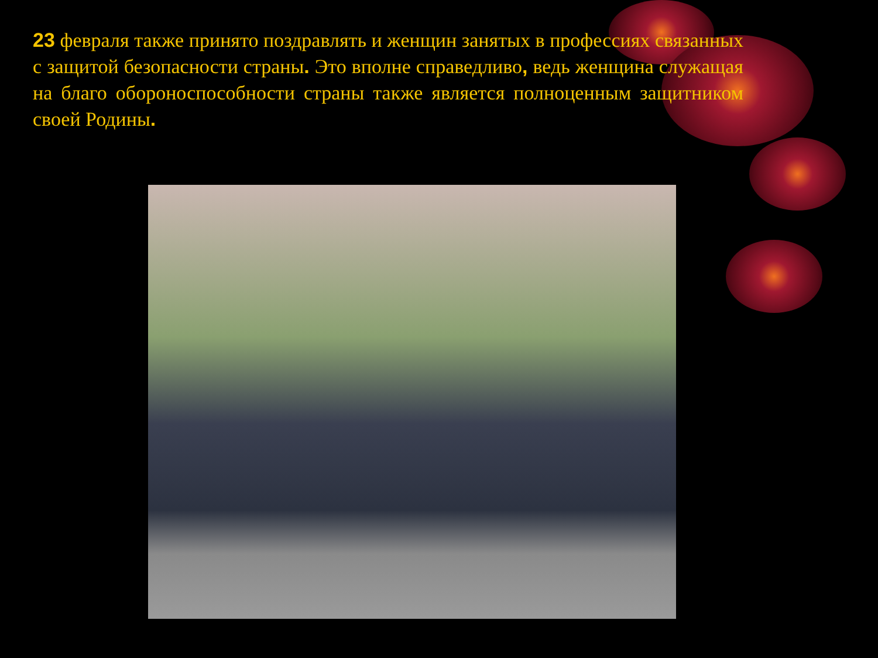23 февраля также принято поздравлять и женщин занятых в профессиях связанных с защитой безопасности страны. Это вполне справедливо, ведь женщина служащая на благо обороноспособности страны также является полноценным защитником своей Родины.